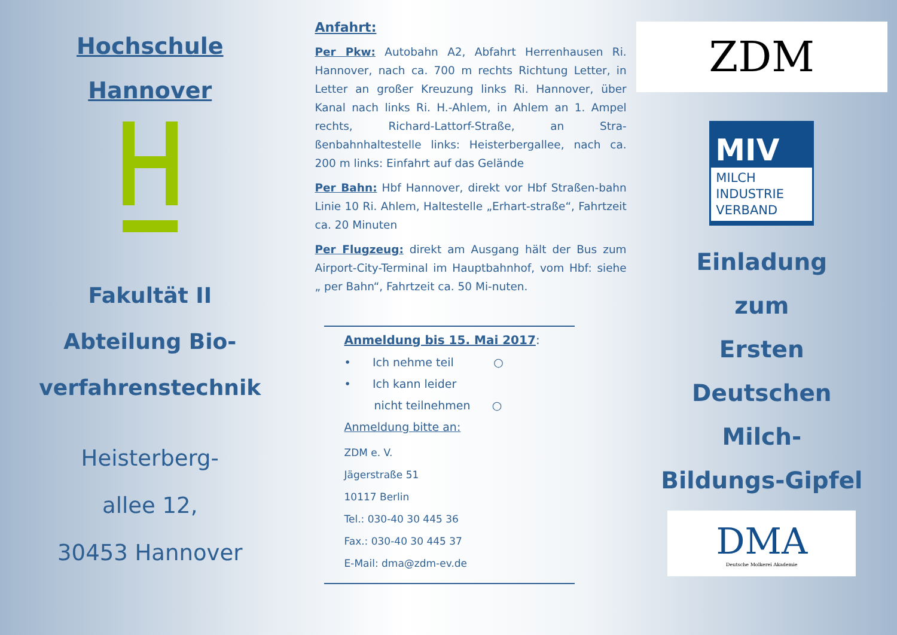Hochschule
Hannover
Fakultät II
Abteilung Bio-
verfahrenstechnik
Heisterberg-
allee 12,
30453 Hannover
Anfahrt:
Per Pkw: Autobahn A2, Abfahrt Herrenhausen Ri. Hannover, nach ca. 700 m rechts Richtung Letter, in Letter an großer Kreuzung links Ri. Hannover, über Kanal nach links Ri. H.-Ahlem, in Ahlem an 1. Ampel rechts, Richard-Lattorf-Straße, an Stra-ßenbahnhaltestelle links: Heisterbergallee, nach ca. 200 m links: Einfahrt auf das Gelände
Per Bahn: Hbf Hannover, direkt vor Hbf Straßen-bahn Linie 10 Ri. Ahlem, Haltestelle „Erhart-straße“, Fahrtzeit ca. 20 Minuten
Per Flugzeug: direkt am Ausgang hält der Bus zum Airport-City-Terminal im Hauptbahnhof, vom Hbf: siehe „ per Bahn“, Fahrtzeit ca. 50 Mi-nuten.
Anmeldung bis 15. Mai 2017:
• Ich nehme teil ○
• Ich kann leider
nicht teilnehmen ○
Anmeldung bitte an:
ZDM e. V.
Jägerstraße 51
10117 Berlin
Tel.: 030-40 30 445 36
Fax.: 030-40 30 445 37
E-Mail: dma@zdm-ev.de
ZDM
MIV
MILCH
INDUSTRIE
VERBAND
Einladung
zum
Ersten
Deutschen
Milch-
Bildungs-Gipfel
DMA
Deutsche Molkerei Akademie